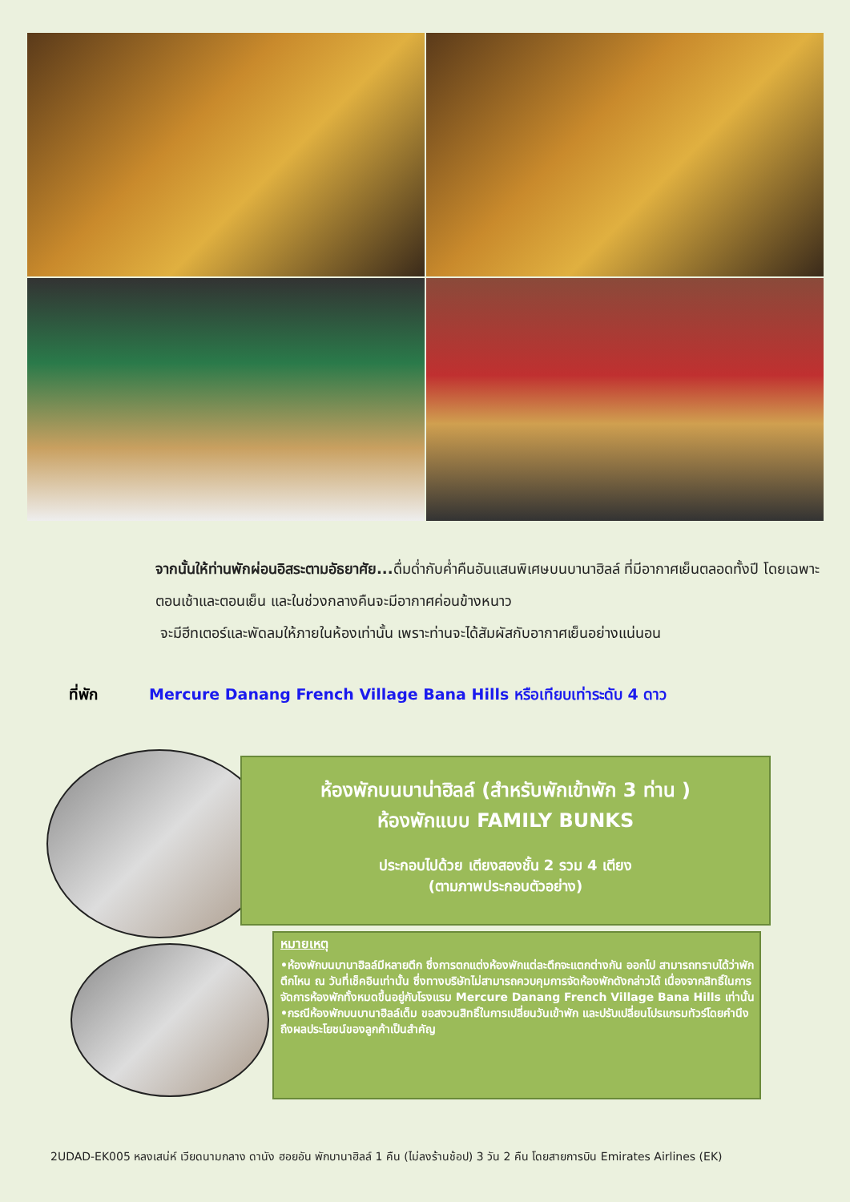จากนั้นให้ท่านพักผ่อนอิสระตามอัธยาศัย... ดื่มด่ำกับค่ำคืนอันแสนพิเศษบนบานาฮิลล์ ที่มีอากาศเย็นตลอดทั้งปี โดยเฉพาะตอนเช้าและตอนเย็น และในช่วงกลางคืนจะมีอากาศค่อนข้างหนาว
จะมีฮีทเตอร์และพัดลมให้ภายในห้องเท่านั้น เพราะท่านจะได้สัมผัสกับอากาศเย็นอย่างแน่นอน
ที่พัก Mercure Danang French Village Bana Hills หรือเทียบเท่าระดับ 4 ดาว
ห้องพักบนบาน่าฮิลล์ (สำหรับพักเข้าพัก 3 ท่าน )
ห้องพักแบบ FAMILY BUNKS
ประกอบไปด้วย เตียงสองชั้น 2 รวม 4 เตียง
(ตามภาพประกอบตัวอย่าง)
หมายเหตุ
•ห้องพักบนบานาฮิลล์มีหลายตึก ซึ่งการตกแต่งห้องพักแต่ละตึกจะแตกต่างกัน ออกไป สามารถทราบได้ว่าพักตึกไหน ณ วันที่เช็คอินเท่านั้น ซึ่งทางบริษัทไม่สามารถควบคุมการจัดห้องพักดังกล่าวได้ เนื่องจากสิทธิ์ในการจัดการห้องพักทั้งหมดขึ้นอยู่กับโรงแรม Mercure Danang French Village Bana Hills เท่านั้น
•กรณีห้องพักบนบานาฮิลล์เต็ม ขอสงวนสิทธิ์ในการเปลี่ยนวันเข้าพัก และปรับเปลี่ยนโปรแกรมทัวร์โดยคำนึงถึงผลประโยชน์ของลูกค้าเป็นสำคัญ
2UDAD-EK005 หลงเสน่ห์ เวียดนามกลาง ดานัง ฮอยอัน พักบานาฮิลล์ 1 คืน (ไม่ลงร้านช้อป) 3 วัน 2 คืน โดยสายการบิน Emirates Airlines (EK)